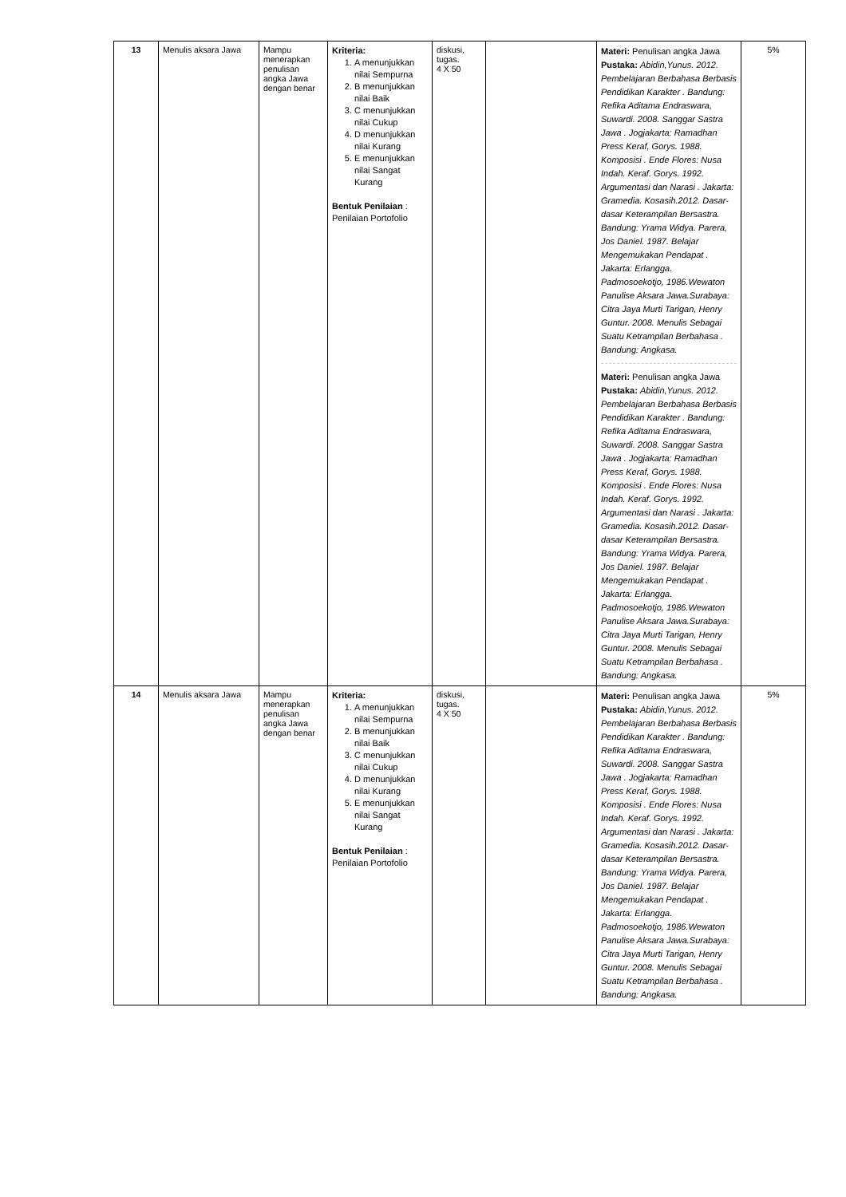| 13 | Menulis aksara Jawa | Mampu menerapkan penulisan angka Jawa dengan benar | Kriteria: 1. A menunjukkan nilai Sempurna 2. B menunjukkan nilai Baik 3. C menunjukkan nilai Cukup 4. D menunjukkan nilai Kurang 5. E menunjukkan nilai Sangat Kurang Bentuk Penilaian : Penilaian Portofolio | diskusi, tugas. 4 X 50 | | Materi: Penulisan angka Jawa Pustaka: Abidin,Yunus. 2012. Pembelajaran Berbahasa Berbasis Pendidikan Karakter . Bandung: Refika Aditama Endraswara, Suwardi. 2008. Sanggar Sastra Jawa . Jogjakarta: Ramadhan Press Keraf, Gorys. 1988. Komposisi . Ende Flores: Nusa Indah. Keraf. Gorys. 1992. Argumentasi dan Narasi . Jakarta: Gramedia. Kosasih.2012. Dasar-dasar Keterampilan Bersastra. Bandung: Yrama Widya. Parera, Jos Daniel. 1987. Belajar Mengemukakan Pendapat . Jakarta: Erlangga. Padmosoekotjo, 1986.Wewaton Panulise Aksara Jawa.Surabaya: Citra Jaya Murti Tarigan, Henry Guntur. 2008. Menulis Sebagai Suatu Ketrampilan Berbahasa . Bandung: Angkasa. Materi: Penulisan angka Jawa Pustaka: Abidin,Yunus. 2012. Pembelajaran Berbahasa Berbasis Pendidikan Karakter . Bandung: Refika Aditama Endraswara, Suwardi. 2008. Sanggar Sastra Jawa . Jogjakarta: Ramadhan Press Keraf, Gorys. 1988. Komposisi . Ende Flores: Nusa Indah. Keraf. Gorys. 1992. Argumentasi dan Narasi . Jakarta: Gramedia. Kosasih.2012. Dasar-dasar Keterampilan Bersastra. Bandung: Yrama Widya. Parera, Jos Daniel. 1987. Belajar Mengemukakan Pendapat . Jakarta: Erlangga. Padmosoekotjo, 1986.Wewaton Panulise Aksara Jawa.Surabaya: Citra Jaya Murti Tarigan, Henry Guntur. 2008. Menulis Sebagai Suatu Ketrampilan Berbahasa . Bandung: Angkasa. | 5% |
| 14 | Menulis aksara Jawa | Mampu menerapkan penulisan angka Jawa dengan benar | Kriteria: 1. A menunjukkan nilai Sempurna 2. B menunjukkan nilai Baik 3. C menunjukkan nilai Cukup 4. D menunjukkan nilai Kurang 5. E menunjukkan nilai Sangat Kurang Bentuk Penilaian : Penilaian Portofolio | diskusi, tugas. 4 X 50 | | Materi: Penulisan angka Jawa Pustaka: Abidin,Yunus. 2012. Pembelajaran Berbahasa Berbasis Pendidikan Karakter . Bandung: Refika Aditama Endraswara, Suwardi. 2008. Sanggar Sastra Jawa . Jogjakarta: Ramadhan Press Keraf, Gorys. 1988. Komposisi . Ende Flores: Nusa Indah. Keraf. Gorys. 1992. Argumentasi dan Narasi . Jakarta: Gramedia. Kosasih.2012. Dasar-dasar Keterampilan Bersastra. Bandung: Yrama Widya. Parera, Jos Daniel. 1987. Belajar Mengemukakan Pendapat . Jakarta: Erlangga. Padmosoekotjo, 1986.Wewaton Panulise Aksara Jawa.Surabaya: Citra Jaya Murti Tarigan, Henry Guntur. 2008. Menulis Sebagai Suatu Ketrampilan Berbahasa . Bandung: Angkasa. | 5% |